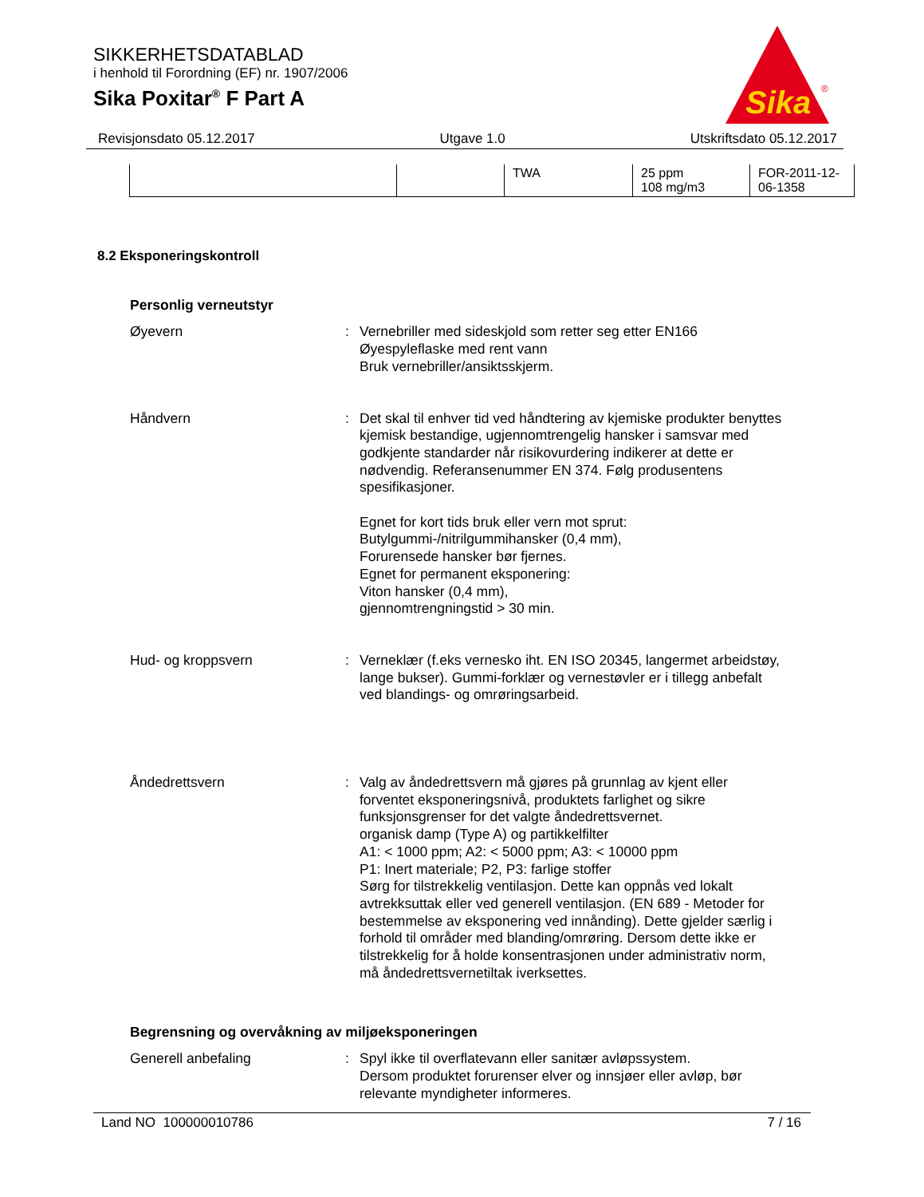SIKKERHETSDATABLAD
i henhold til Forordning (EF) nr. 1907/2006
Sika Poxitar<sup>®</sup> F Part A
Sika
®
Revisjonsdato 05.12.2017 Utgave 1.0 Utskriftsdato 05.12.2017
| | | TWA | 25 ppm 108 mg/m3 | FOR-2011-12- 06-1358 |
8.2 Eksponeringskontroll
Personlig verneutstyr
Øyevern : Vernebriller med sideskjold som retter seg etter EN166
Øyespyleflaske med rent vann
Bruk vernebriller/ansiktsskjerm.
Håndvern : Det skal til enhver tid ved håndtering av kjemiske produkter benyttes kjemisk bestandige, ugjennomtrengelig hansker i samsvar med godkjente standarder når risikovurdering indikerer at dette er nødvendig. Referansenummer EN 374. Følg produsentens spesifikasjoner.
Egnet for kort tids bruk eller vern mot sprut:
Butylgummi-/nitrilgummihansker (0,4 mm),
Forurensede hansker bør fjernes.
Egnet for permanent eksponering:
Viton hansker (0,4 mm),
gjennomtrengningstid > 30 min.
Hud- og kroppsvern : Verneklær (f.eks vernesko iht. EN ISO 20345, langermet arbeidstøy, lange bukser). Gummi-forklær og vernestøvler er i tillegg anbefalt ved blandings- og omrøringsarbeid.
Åndedrettsvern : Valg av åndedrettsvern må gjøres på grunnlag av kjent eller forventet eksponeringsnivå, produktets farlighet og sikre funksjonsgrenser for det valgte åndedrettsvernet.
organisk damp (Type A) og partikkelfilter
A1: < 1000 ppm; A2: < 5000 ppm; A3: < 10000 ppm
P1: Inert materiale; P2, P3: farlige stoffer
Sørg for tilstrekkelig ventilasjon. Dette kan oppnås ved lokalt avtrekksuttak eller ved generell ventilasjon. (EN 689 - Metoder for bestemmelse av eksponering ved innånding). Dette gjelder særlig i forhold til områder med blanding/omrøring. Dersom dette ikke er tilstrekkelig for å holde konsentrasjonen under administrativ norm, må åndedrettsvernetiltak iverksettes.
Begrensning og overvåkning av miljøeksponeringen
Generell anbefaling : Spyl ikke til overflatevann eller sanitær avløpssystem.
Dersom produktet forurenser elver og innsjøer eller avløp, bør relevante myndigheter informeres.
Land NO 100000010786 7 / 16